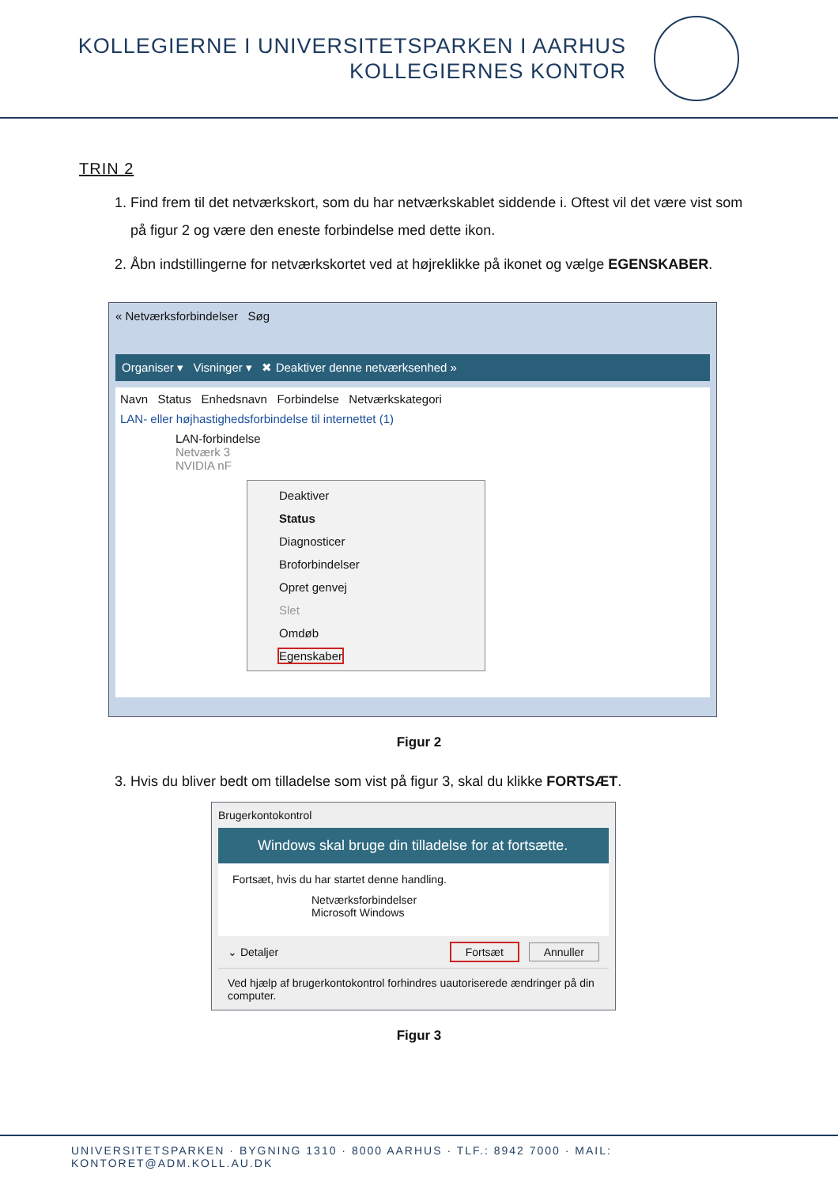KOLLEGIERNE I UNIVERSITETSPARKEN I AARHUS
KOLLEGIERNES KONTOR
TRIN 2
1. Find frem til det netværkskort, som du har netværkskablet siddende i. Oftest vil det være vist som på figur 2 og være den eneste forbindelse med dette ikon.
2. Åbn indstillingerne for netværkskortet ved at højreklikke på ikonet og vælge EGENSKABER.
« Netværksforbindelser Søg
Organiser ▾ Visninger ▾ ✖ Deaktiver denne netværksenhed »
Navn Status Enhedsnavn Forbindelse Netværkskategori
LAN- eller højhastighedsforbindelse til internettet (1)
LAN-forbindelse
Netværk 3
NVIDIA nF
Deaktiver
Status
Diagnosticer
Broforbindelser
Opret genvej
Slet
Omdøb
Egenskaber
Figur 2
3. Hvis du bliver bedt om tilladelse som vist på figur 3, skal du klikke FORTSÆT.
Brugerkontokontrol
Windows skal bruge din tilladelse for at fortsætte.
Fortsæt, hvis du har startet denne handling.
Netværksforbindelser
Microsoft Windows
⌄ Detaljer Fortsæt Annuller
Ved hjælp af brugerkontokontrol forhindres uautoriserede ændringer på din computer.
Figur 3
UNIVERSITETSPARKEN · BYGNING 1310 · 8000 AARHUS · TLF.: 8942 7000 · MAIL: KONTORET@ADM.KOLL.AU.DK